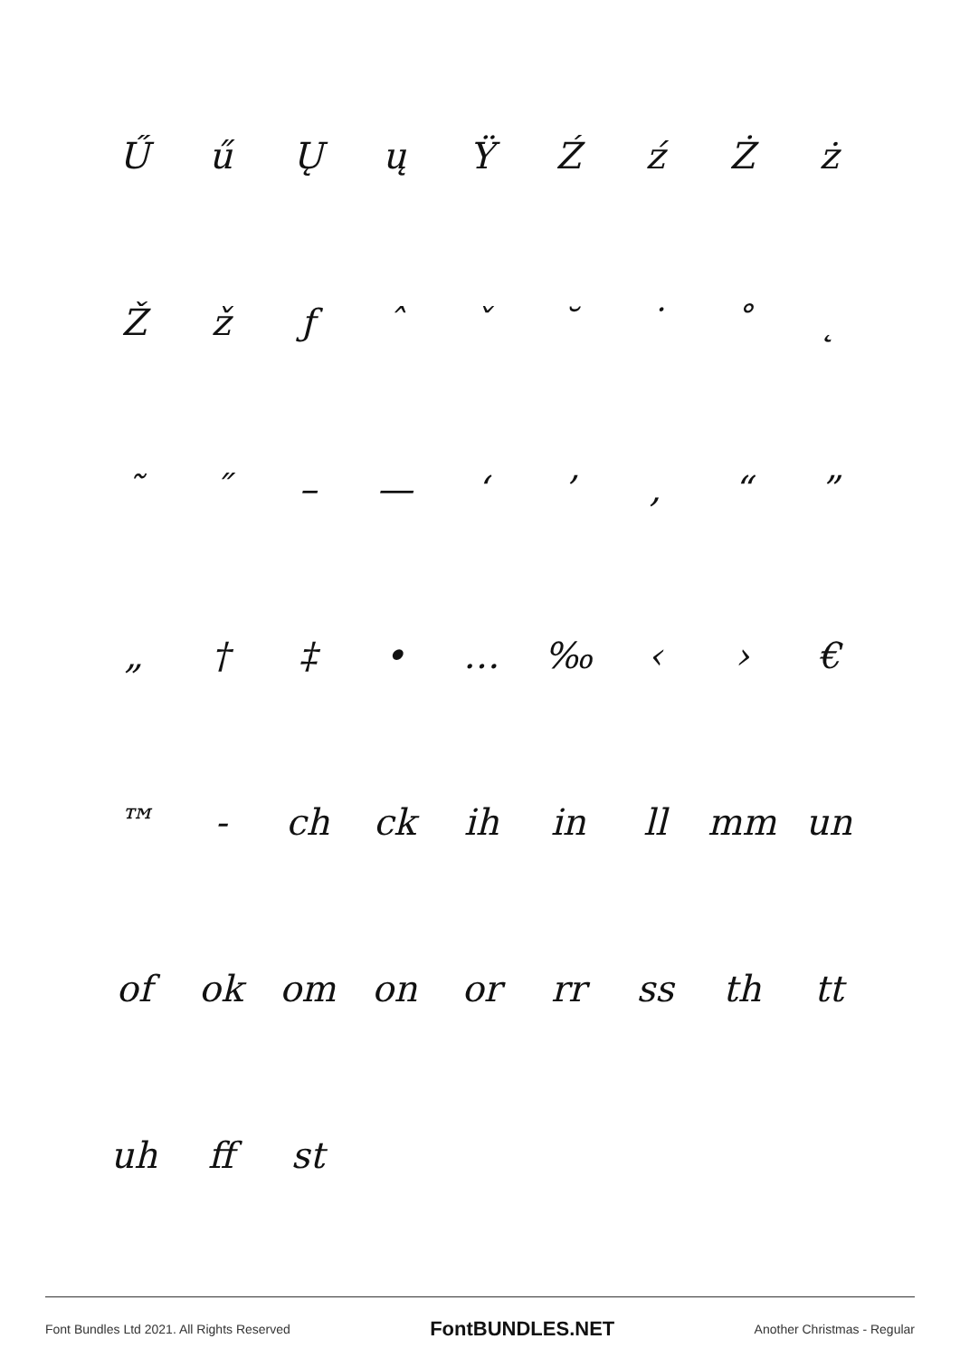ŰűŲųŸŹźŻż
Žžƒˆˇ ˘ ˙ ˚ ˛
˜ ˝ – — ‘’ ‚ “”
„ † ‡ • … ‰ ‹ › €
™ - ch ck ih in ll mm un
of ok om on or rr ss th tt
uh ff st
Font Bundles Ltd 2021. All Rights Reserved FontBUNDLES.NET Another Christmas - Regular